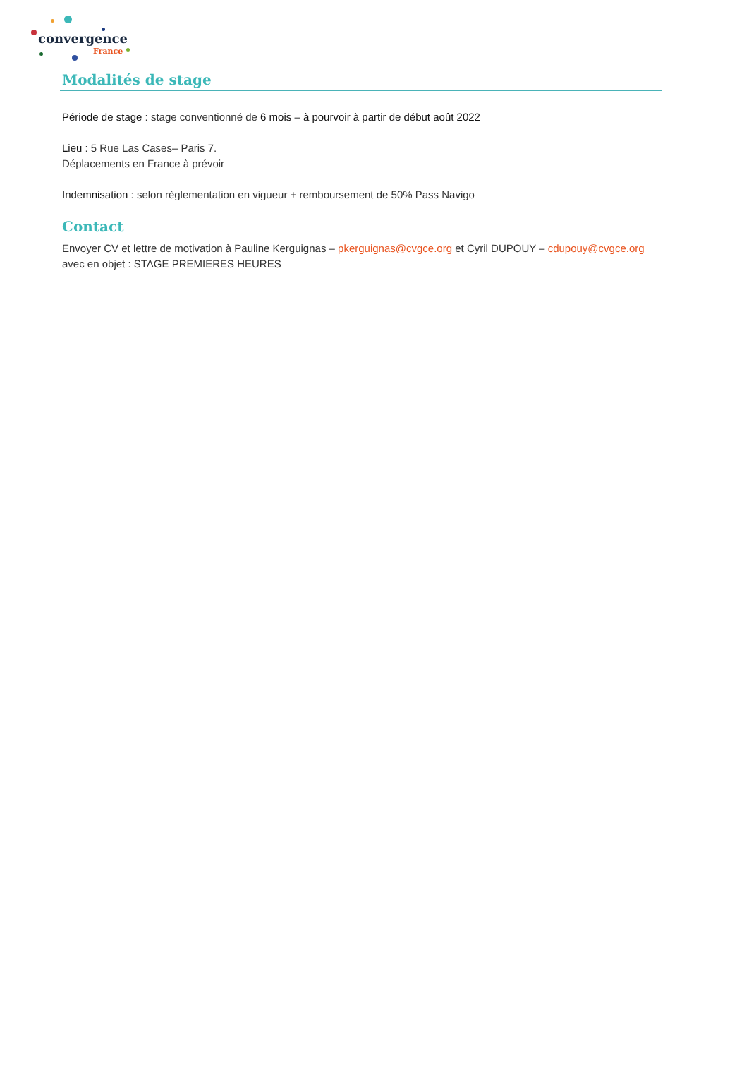convergence
France
Modalités de stage
Période de stage : stage conventionné de 6 mois – à pourvoir à partir de début août 2022
Lieu : 5 Rue Las Cases– Paris 7.
Déplacements en France à prévoir
Indemnisation : selon règlementation en vigueur + remboursement de 50% Pass Navigo
Contact
Envoyer CV et lettre de motivation à Pauline Kerguignas – pkerguignas@cvgce.org et Cyril DUPOUY – cdupouy@cvgce.org avec en objet : STAGE PREMIERES HEURES